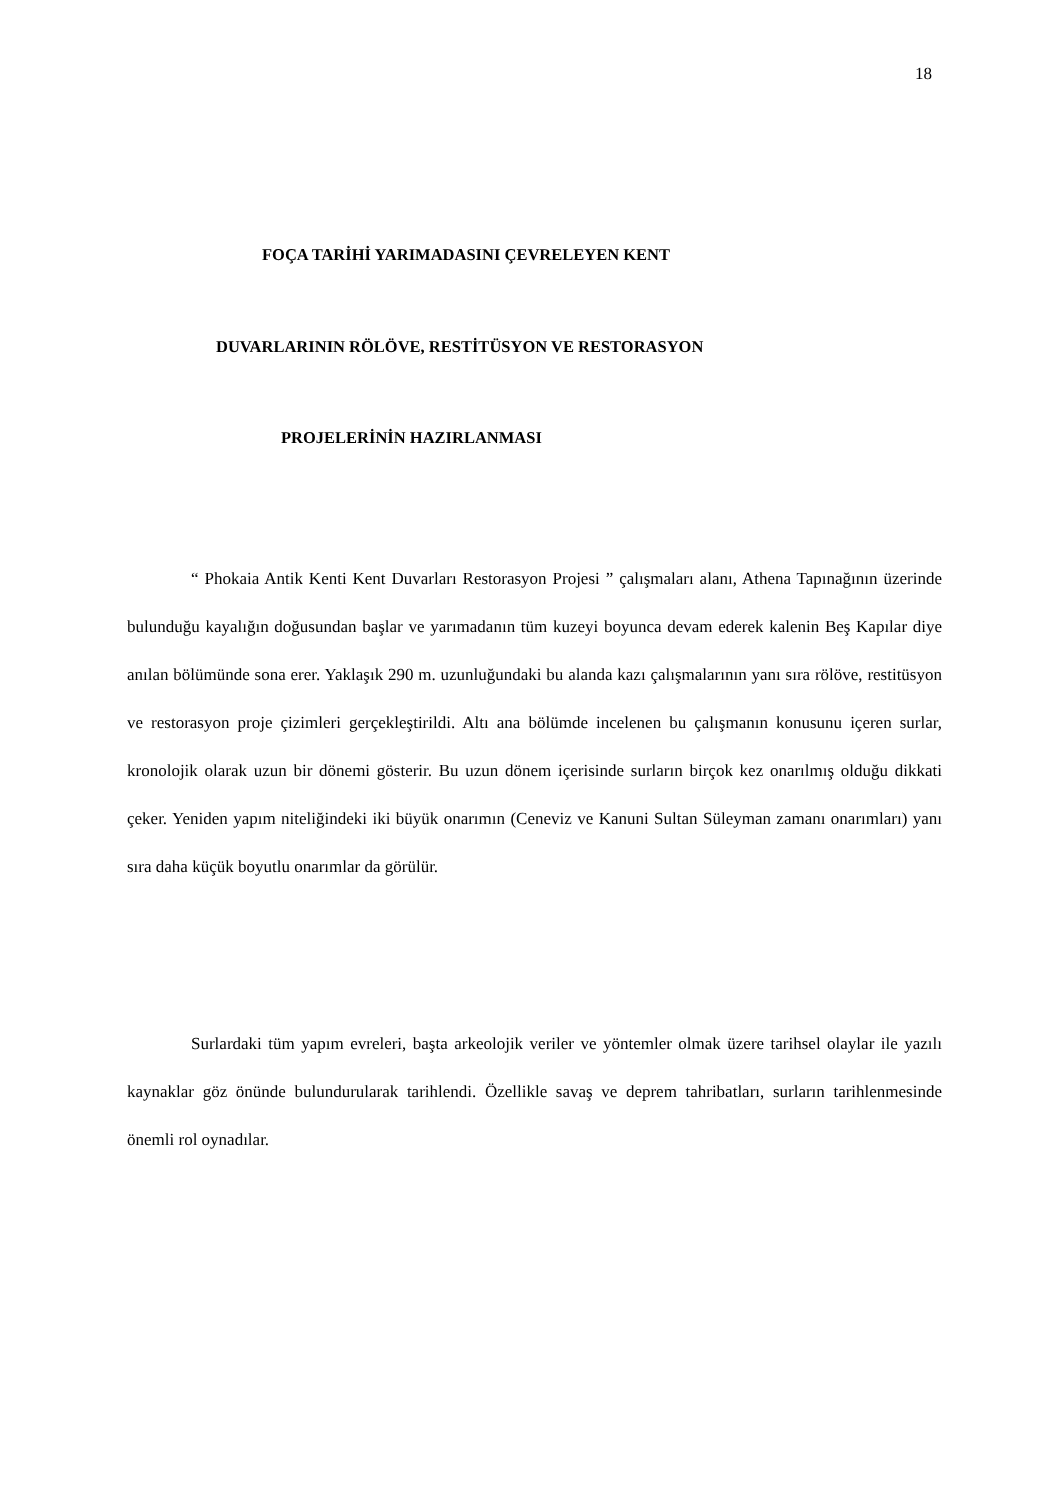18
FOÇA TARİHİ YARIMADASINI ÇEVRELEYEN KENT
DUVARLARININ RÖLÖVE, RESTİTÜSYON VE RESTORASYON
PROJELERİNİN HAZIRLANMASI
“ Phokaia Antik Kenti Kent Duvarları Restorasyon Projesi ” çalışmaları alanı, Athena Tapınağının üzerinde bulunduğu kayalığın doğusundan başlar ve yarımadanın tüm kuzeyi boyunca devam ederek kalenin Beş Kapılar diye anılan bölümünde sona erer. Yaklaşık 290 m. uzunluğundaki bu alanda kazı çalışmalarının yanı sıra rölöve, restitüsyon ve restorasyon proje çizimleri gerçekleştirildi. Altı ana bölümde incelenen bu çalışmanın konusunu içeren surlar, kronolojik olarak uzun bir dönemi gösterir. Bu uzun dönem içerisinde surların birçok kez onarılmış olduğu dikkati çeker. Yeniden yapım niteliğindeki iki büyük onarımın (Ceneviz ve Kanuni Sultan Süleyman zamanı onarımları) yanı sıra daha küçük boyutlu onarımlar da görülür.
Surlardaki tüm yapım evreleri, başta arkeolojik veriler ve yöntemler olmak üzere tarihsel olaylar ile yazılı kaynaklar göz önünde bulundurularak tarihlendi. Özellikle savaş ve deprem tahribatları, surların tarihlenmesinde önemli rol oynadılar.